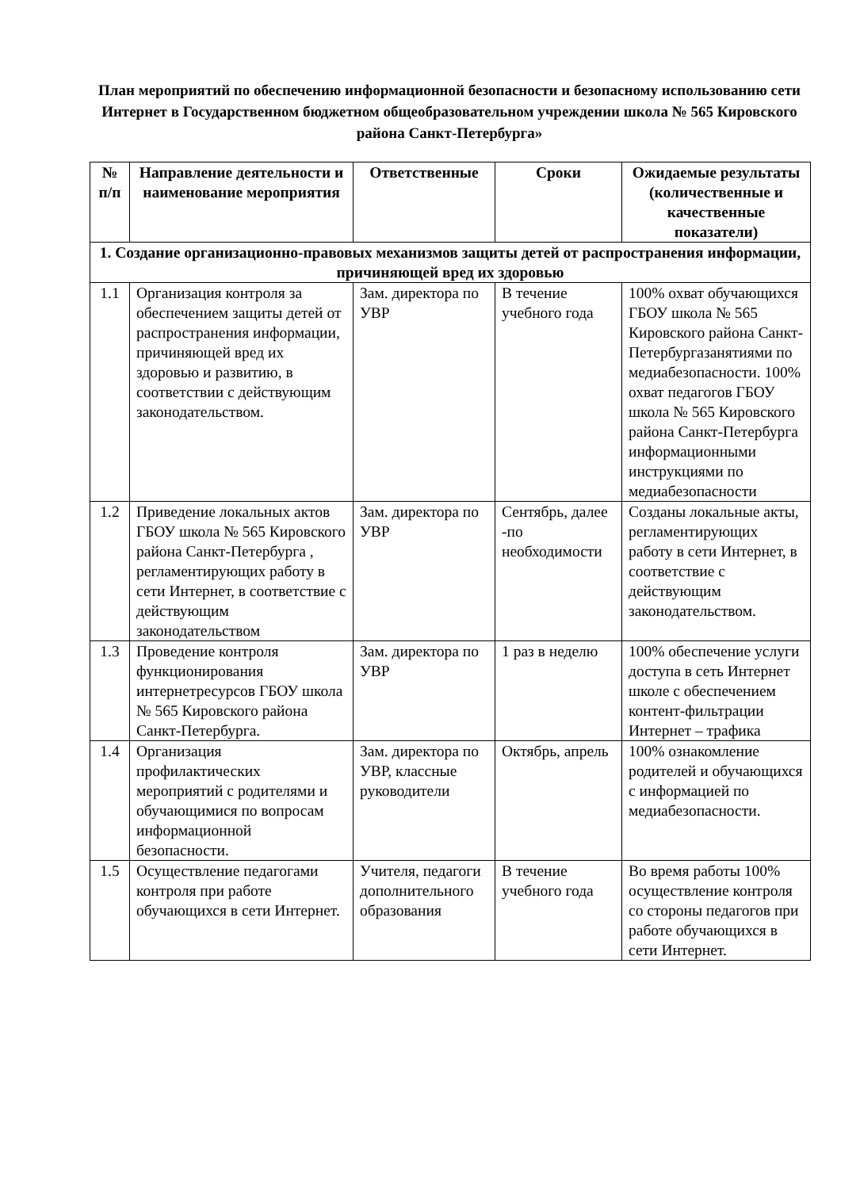План мероприятий по обеспечению информационной безопасности и безопасному использованию сети Интернет в Государственном бюджетном общеобразовательном учреждении школа № 565 Кировского района Санкт-Петербурга»
| № п/п | Направление деятельности и наименование мероприятия | Ответственные | Сроки | Ожидаемые результаты (количественные и качественные показатели) |
| --- | --- | --- | --- | --- |
| 1. Создание организационно-правовых механизмов защиты детей от распространения информации, причиняющей вред их здоровью | | | | |
| 1.1 | Организация контроля за обеспечением защиты детей от распространения информации, причиняющей вред их здоровью и развитию, в соответствии с действующим законодательством. | Зам. директора по УВР | В течение учебного года | 100% охват обучающихся ГБОУ школа № 565 Кировского района Санкт-Петербургазанятиями по медиабезопасности. 100% охват педагогов ГБОУ школа № 565 Кировского района Санкт-Петербурга информационными инструкциями по медиабезопасности |
| 1.2 | Приведение локальных актов ГБОУ школа № 565 Кировского района Санкт-Петербурга , регламентирующих работу в сети Интернет, в соответствие с действующим законодательством | Зам. директора по УВР | Сентябрь, далее -по необходимости | Созданы локальные акты, регламентирующих работу в сети Интернет, в соответствие с действующим законодательством. |
| 1.3 | Проведение контроля функционирования интернетресурсов ГБОУ школа № 565 Кировского района Санкт-Петербурга. | Зам. директора по УВР | 1 раз в неделю | 100% обеспечение услуги доступа в сеть Интернет школе с обеспечением контент-фильтрации Интернет – трафика |
| 1.4 | Организация профилактических мероприятий с родителями и обучающимися по вопросам информационной безопасности. | Зам. директора по УВР, классные руководители | Октябрь, апрель | 100% ознакомление родителей и обучающихся с информацией по медиабезопасности. |
| 1.5 | Осуществление педагогами контроля при работе обучающихся в сети Интернет. | Учителя, педагоги дополнительного образования | В течение учебного года | Во время работы 100% осуществление контроля со стороны педагогов при работе обучающихся в сети Интернет. |